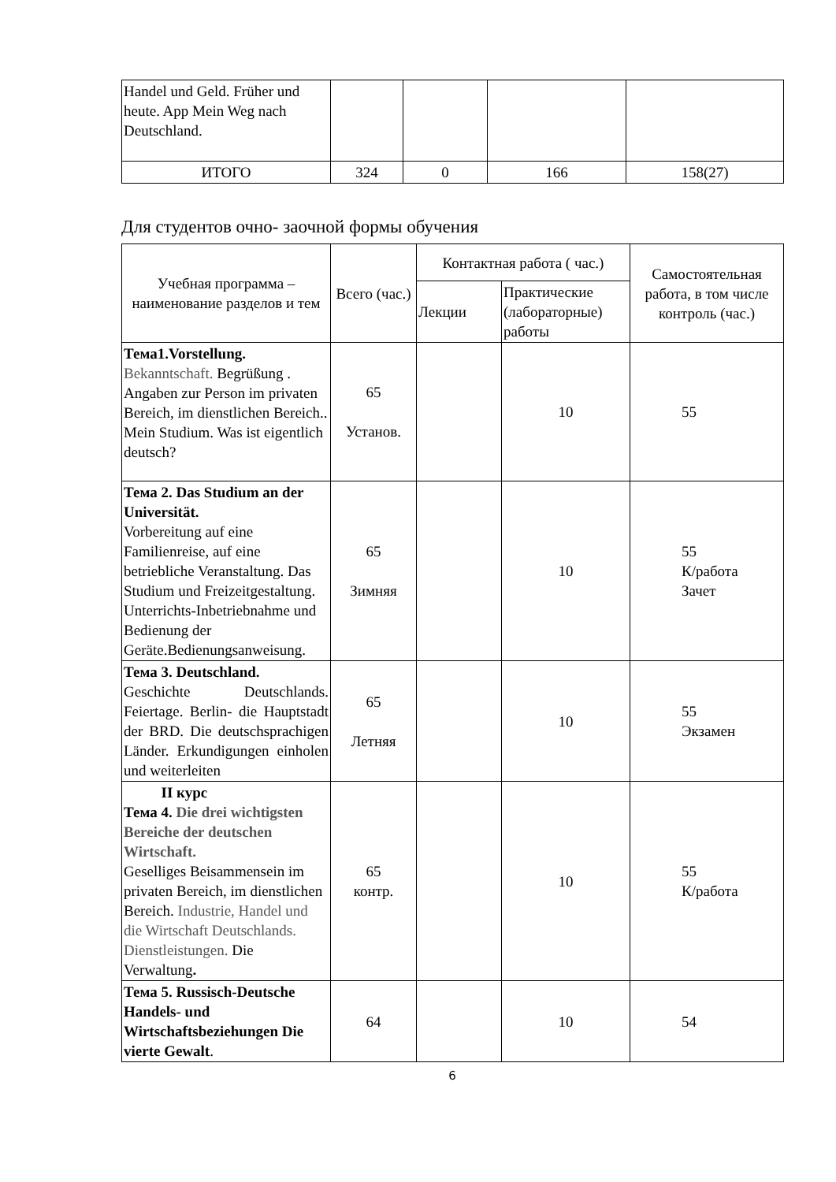| Handel und Geld. Früher und heute. App Mein Weg nach Deutschland. | | | | |
| ИТОГО | 324 | 0 | 166 | 158(27) |
Для студентов очно- заочной формы обучения
| Учебная программа – наименование разделов и тем | Всего (час.) | Контактная работа ( час.) | | Самостоятельная работа, в том числе контроль (час.) |
| --- | --- | --- | --- | --- |
| | | Лекции | Практические (лабораторные) работы | |
| Тема1.Vorstellung. Bekanntschaft. Begrüßung . Angaben zur Person im privaten Bereich, im dienstlichen Bereich.. Mein Studium. Was ist eigentlich deutsch? | 65 Установ. | | 10 | 55 |
| Тема 2. Das Studium an der Universität. Vorbereitung auf eine Familienreise, auf eine betriebliche Veranstaltung. Das Studium und Freizeitgestaltung. Unterrichts-Inbetriebnahme und Bedienung der Geräte.Bedienungsanweisung. | 65 Зимняя | | 10 | 55 К/работа Зачет |
| Тема 3. Deutschland. Geschichte Deutschlands. Feiertage. Berlin- die Hauptstadt der BRD. Die deutschsprachigen Länder. Erkundigungen einholen und weiterleiten | 65 Летняя | | 10 | 55 Экзамен |
| II курс Тема 4. Die drei wichtigsten Bereiche der deutschen Wirtschaft. Geselliges Beisammensein im privaten Bereich, im dienstlichen Bereich. Industrie, Handel und die Wirtschaft Deutschlands. Dienstleistungen. Die Verwaltung . | 65 контр. | | 10 | 55 К/работа |
| Тема 5. Russisch-Deutsche Handels- und Wirtschaftsbeziehungen Die vierte Gewalt . | 64 | | 10 | 54 |
6